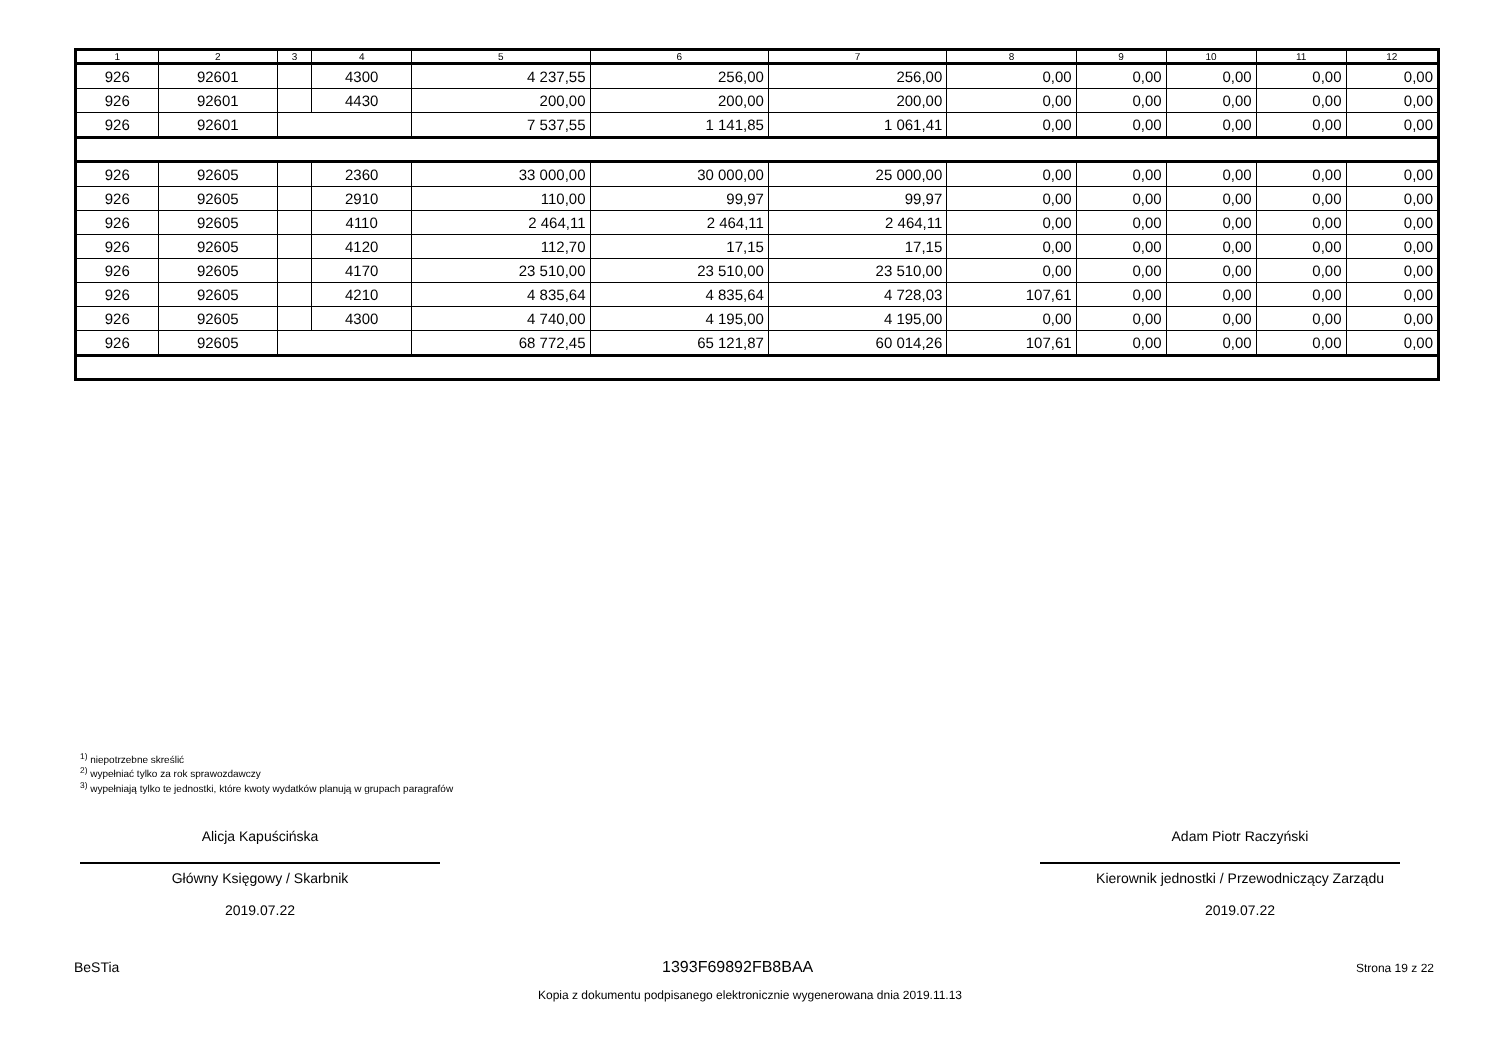| 1 | 2 | 3 | 4 | 5 | 6 | 7 | 8 | 9 | 10 | 11 | 12 |
| --- | --- | --- | --- | --- | --- | --- | --- | --- | --- | --- | --- |
| 926 | 92601 | | 4300 | 4 237,55 | 256,00 | 256,00 | 0,00 | 0,00 | 0,00 | 0,00 | 0,00 |
| 926 | 92601 | | 4430 | 200,00 | 200,00 | 200,00 | 0,00 | 0,00 | 0,00 | 0,00 | 0,00 |
| 926 | 92601 | | | 7 537,55 | 1 141,85 | 1 061,41 | 0,00 | 0,00 | 0,00 | 0,00 | 0,00 |
| 926 | 92605 | | 2360 | 33 000,00 | 30 000,00 | 25 000,00 | 0,00 | 0,00 | 0,00 | 0,00 | 0,00 |
| 926 | 92605 | | 2910 | 110,00 | 99,97 | 99,97 | 0,00 | 0,00 | 0,00 | 0,00 | 0,00 |
| 926 | 92605 | | 4110 | 2 464,11 | 2 464,11 | 2 464,11 | 0,00 | 0,00 | 0,00 | 0,00 | 0,00 |
| 926 | 92605 | | 4120 | 112,70 | 17,15 | 17,15 | 0,00 | 0,00 | 0,00 | 0,00 | 0,00 |
| 926 | 92605 | | 4170 | 23 510,00 | 23 510,00 | 23 510,00 | 0,00 | 0,00 | 0,00 | 0,00 | 0,00 |
| 926 | 92605 | | 4210 | 4 835,64 | 4 835,64 | 4 728,03 | 107,61 | 0,00 | 0,00 | 0,00 | 0,00 |
| 926 | 92605 | | 4300 | 4 740,00 | 4 195,00 | 4 195,00 | 0,00 | 0,00 | 0,00 | 0,00 | 0,00 |
| 926 | 92605 | | | 68 772,45 | 65 121,87 | 60 014,26 | 107,61 | 0,00 | 0,00 | 0,00 | 0,00 |
<sup>1)</sup> niepotrzebne skreślić
<sup>2)</sup> wypełniać tylko za rok sprawozdawczy
<sup>3)</sup> wypełniają tylko te jednostki, które kwoty wydatków planują w grupach paragrafów
Alicja Kapuścińska
Główny Księgowy / Skarbnik
2019.07.22
Adam Piotr Raczyński
Kierownik jednostki / Przewodniczący Zarządu
2019.07.22
BeSTia 1393F69892FB8BAA Strona 19 z 22
Kopia z dokumentu podpisanego elektronicznie wygenerowana dnia 2019.11.13